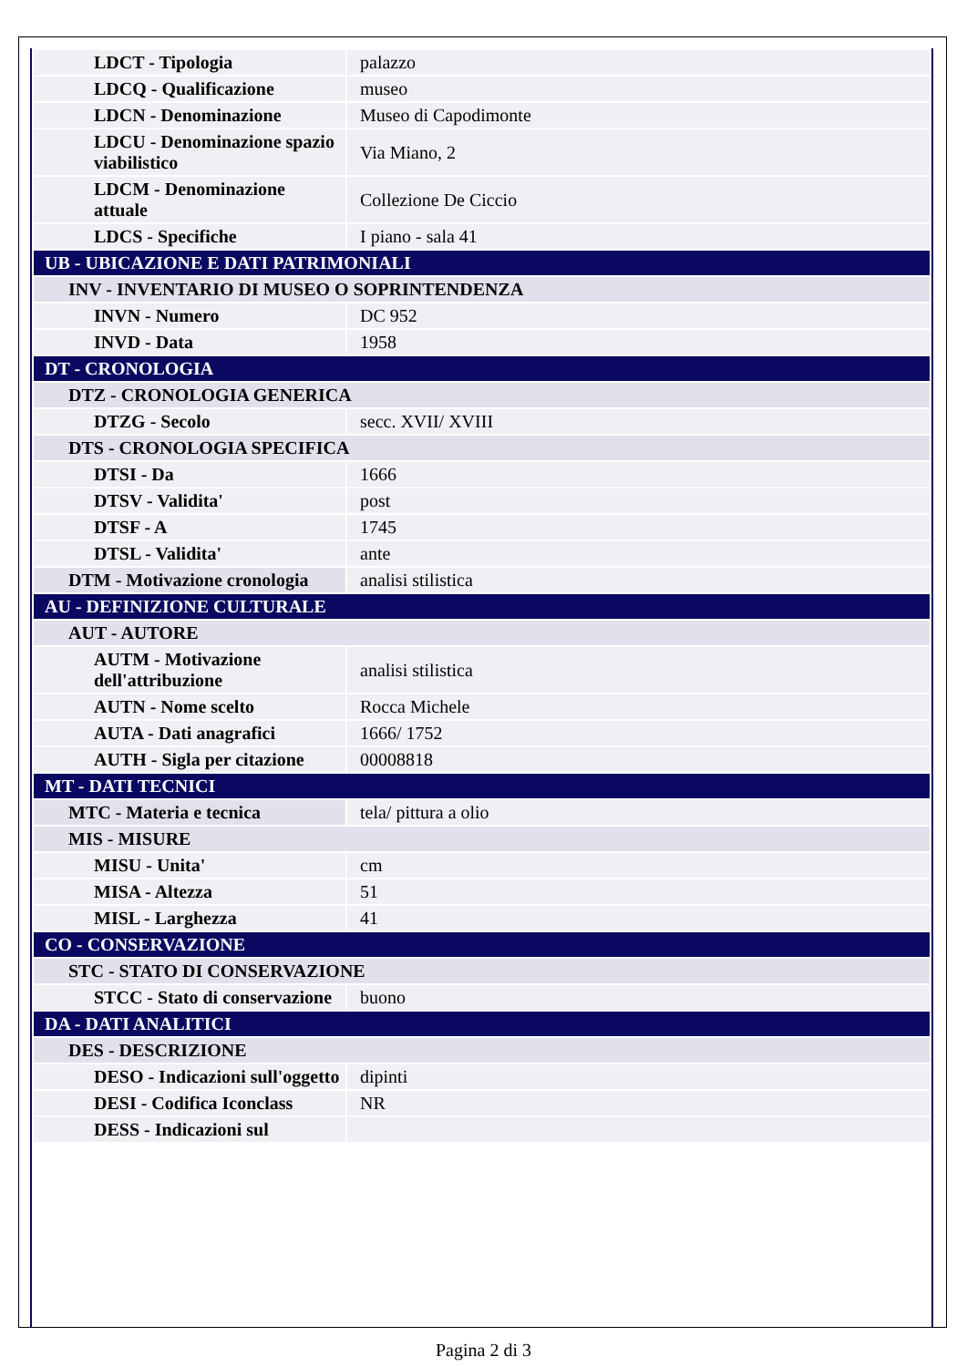| LDCT - Tipologia | palazzo |
| LDCQ - Qualificazione | museo |
| LDCN - Denominazione | Museo di Capodimonte |
| LDCU - Denominazione spazio viabilistico | Via Miano, 2 |
| LDCM - Denominazione attuale | Collezione De Ciccio |
| LDCS - Specifiche | I piano - sala 41 |
| UB - UBICAZIONE E DATI PATRIMONIALI | |
| INV - INVENTARIO DI MUSEO O SOPRINTENDENZA | |
| INVN - Numero | DC 952 |
| INVD - Data | 1958 |
| DT - CRONOLOGIA | |
| DTZ - CRONOLOGIA GENERICA | |
| DTZG - Secolo | secc. XVII/ XVIII |
| DTS - CRONOLOGIA SPECIFICA | |
| DTSI - Da | 1666 |
| DTSV - Validita' | post |
| DTSF - A | 1745 |
| DTSL - Validita' | ante |
| DTM - Motivazione cronologia | analisi stilistica |
| AU - DEFINIZIONE CULTURALE | |
| AUT - AUTORE | |
| AUTM - Motivazione dell'attribuzione | analisi stilistica |
| AUTN - Nome scelto | Rocca Michele |
| AUTA - Dati anagrafici | 1666/ 1752 |
| AUTH - Sigla per citazione | 00008818 |
| MT - DATI TECNICI | |
| MTC - Materia e tecnica | tela/ pittura a olio |
| MIS - MISURE | |
| MISU - Unita' | cm |
| MISA - Altezza | 51 |
| MISL - Larghezza | 41 |
| CO - CONSERVAZIONE | |
| STC - STATO DI CONSERVAZIONE | |
| STCC - Stato di conservazione | buono |
| DA - DATI ANALITICI | |
| DES - DESCRIZIONE | |
| DESO - Indicazioni sull'oggetto | dipinti |
| DESI - Codifica Iconclass | NR |
| DESS - Indicazioni sul | |
Pagina 2 di 3